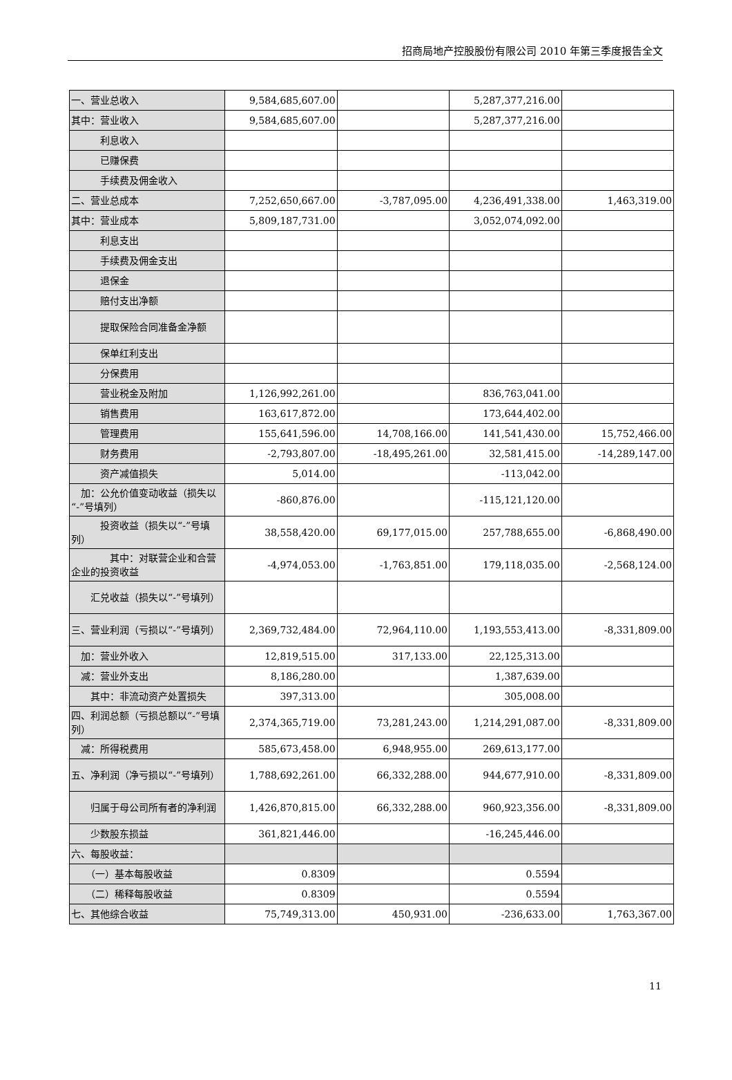招商局地产控股股份有限公司 2010 年第三季度报告全文
| 一、营业总收入 | 9,584,685,607.00 | | 5,287,377,216.00 | |
| 其中：营业收入 | 9,584,685,607.00 | | 5,287,377,216.00 | |
| 利息收入 | | | | |
| 已赚保费 | | | | |
| 手续费及佣金收入 | | | | |
| 二、营业总成本 | 7,252,650,667.00 | -3,787,095.00 | 4,236,491,338.00 | 1,463,319.00 |
| 其中：营业成本 | 5,809,187,731.00 | | 3,052,074,092.00 | |
| 利息支出 | | | | |
| 手续费及佣金支出 | | | | |
| 退保金 | | | | |
| 赔付支出净额 | | | | |
| 提取保险合同准备金净额 | | | | |
| 保单红利支出 | | | | |
| 分保费用 | | | | |
| 营业税金及附加 | 1,126,992,261.00 | | 836,763,041.00 | |
| 销售费用 | 163,617,872.00 | | 173,644,402.00 | |
| 管理费用 | 155,641,596.00 | 14,708,166.00 | 141,541,430.00 | 15,752,466.00 |
| 财务费用 | -2,793,807.00 | -18,495,261.00 | 32,581,415.00 | -14,289,147.00 |
| 资产减值损失 | 5,014.00 | | -113,042.00 | |
| 加：公允价值变动收益（损失以“-”号填列） | -860,876.00 | | -115,121,120.00 | |
| 投资收益（损失以“-”号填列） | 38,558,420.00 | 69,177,015.00 | 257,788,655.00 | -6,868,490.00 |
| 其中：对联营企业和合营企业的投资收益 | -4,974,053.00 | -1,763,851.00 | 179,118,035.00 | -2,568,124.00 |
| 汇兑收益（损失以“-”号填列） | | | | |
| 三、营业利润（亏损以“-”号填列） | 2,369,732,484.00 | 72,964,110.00 | 1,193,553,413.00 | -8,331,809.00 |
| 加：营业外收入 | 12,819,515.00 | 317,133.00 | 22,125,313.00 | |
| 减：营业外支出 | 8,186,280.00 | | 1,387,639.00 | |
| 其中：非流动资产处置损失 | 397,313.00 | | 305,008.00 | |
| 四、利润总额（亏损总额以“-”号填列） | 2,374,365,719.00 | 73,281,243.00 | 1,214,291,087.00 | -8,331,809.00 |
| 减：所得税费用 | 585,673,458.00 | 6,948,955.00 | 269,613,177.00 | |
| 五、净利润（净亏损以“-”号填列） | 1,788,692,261.00 | 66,332,288.00 | 944,677,910.00 | -8,331,809.00 |
| 归属于母公司所有者的净利润 | 1,426,870,815.00 | 66,332,288.00 | 960,923,356.00 | -8,331,809.00 |
| 少数股东损益 | 361,821,446.00 | | -16,245,446.00 | |
| 六、每股收益： | | | | |
| （一）基本每股收益 | 0.8309 | | 0.5594 | |
| （二）稀释每股收益 | 0.8309 | | 0.5594 | |
| 七、其他综合收益 | 75,749,313.00 | 450,931.00 | -236,633.00 | 1,763,367.00 |
11